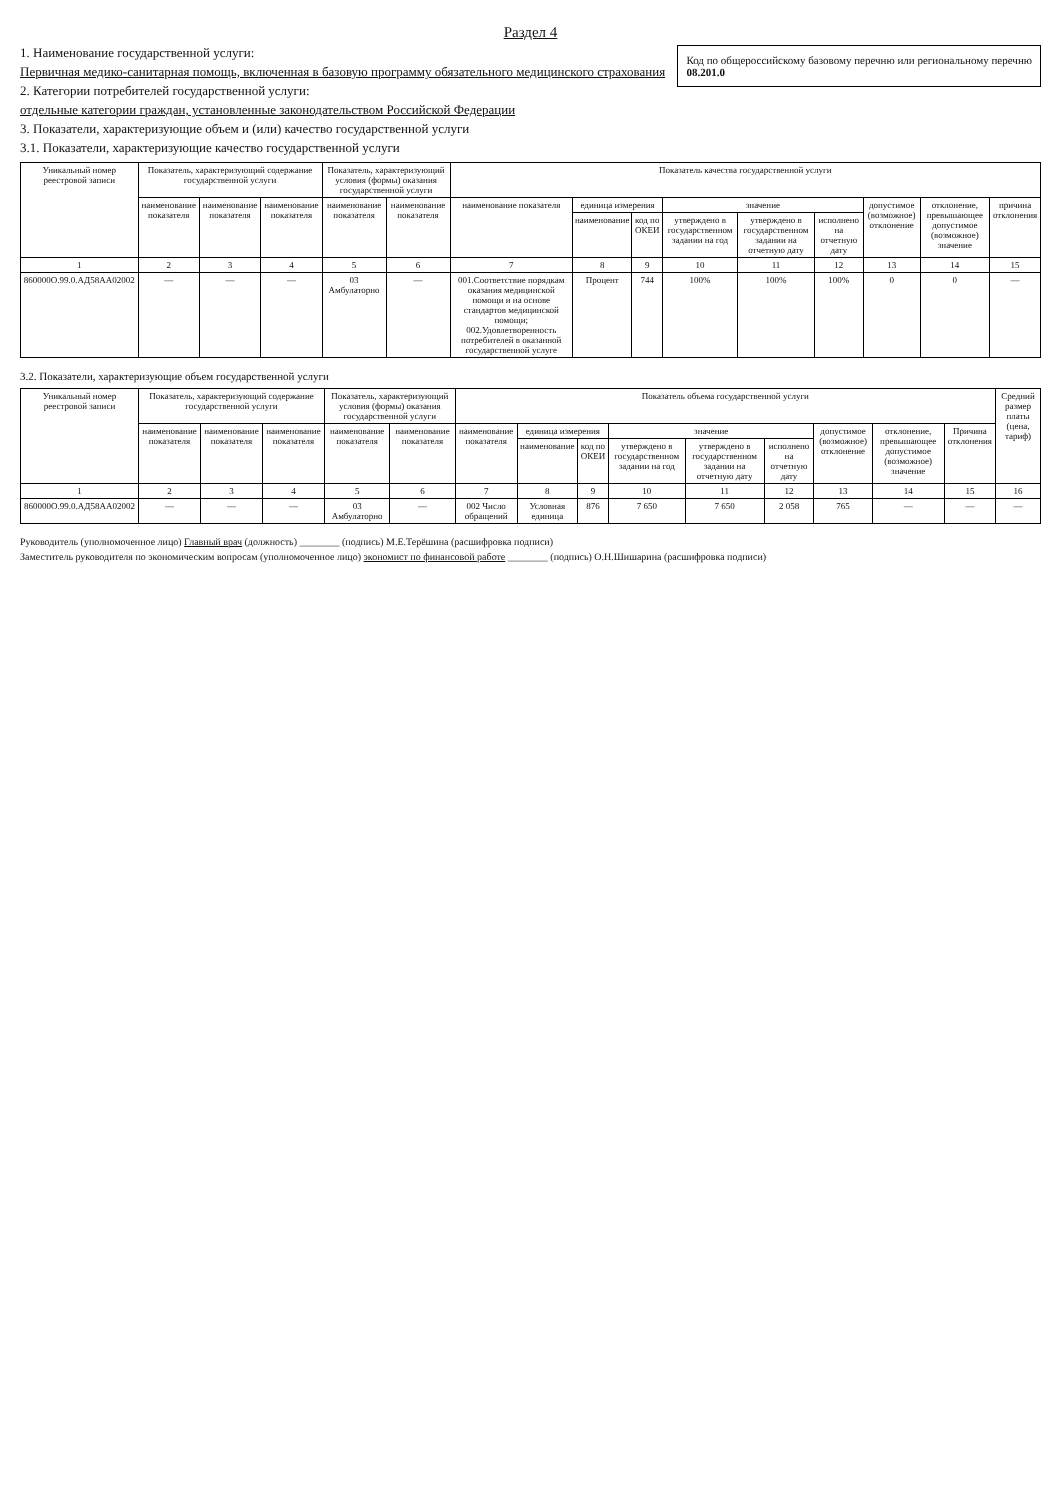Раздел 4
Код по общероссийскому базовому перечню или региональному перечню
08.201.0
1. Наименование государственной услуги:
Первичная медико-санитарная помощь, включенная в базовую программу обязательного медицинского страхования
2. Категории потребителей государственной услуги:
отдельные категории граждан, установленные законодательством Российской Федерации
3. Показатели, характеризующие объем и (или) качество государственной услуги
3.1. Показатели, характеризующие качество государственной услуги
| Уникальный номер реестровой записи | Показатель, характеризующий содержание государственной услуги | | | Показатель, характеризующий условия (формы) оказания государственной услуги | | Показатель качества государственной услуги | | | | | | | | |
| --- | --- | --- | --- | --- | --- | --- | --- | --- | --- | --- | --- | --- | --- | --- |
| | наименование показателя | наименование показателя | наименование показателя | наименование показателя | наименование показателя | наименование показателя | единица измерения | | значение | | | допустимое (возможное) отклонение | отклонение, превышающее допустимое (возможное) значение | причина отклонения |
| | | | | | | | наименование | код по ОКЕИ | утверждено в государственном задании на год | утверждено в государственном задании на отчетную дату | исполнено на отчетную дату | | | |
| 1 | 2 | 3 | 4 | 5 | 6 | 7 | 8 | 9 | 10 | 11 | 12 | 13 | 14 | 15 |
| 860000О.99.0.АД58АА02002 | — | — | — | 03 Амбулаторно | — | 001.Соответствие порядкам оказания медицинской помощи и на основе стандартов медицинской помощи; 002.Удовлетворенность потребителей в оказанной государственной услуге | Процент | 744 | 100% | 100% | 100% | 0 | 0 | — |
3.2. Показатели, характеризующие объем государственной услуги
| Уникальный номер реестровой записи | Показатель, характеризующий содержание государственной услуги | | | Показатель, характеризующий условия (формы) оказания государственной услуги | | Показатель объема государственной услуги | | | | | | | | | Средний размер платы (цена, тариф) |
| --- | --- | --- | --- | --- | --- | --- | --- | --- | --- | --- | --- | --- | --- | --- | --- |
| | наименование показателя | наименование показателя | наименование показателя | наименование показателя | наименование показателя | наименование показателя | единица измерения | | значение | | | допустимое (возможное) отклонение | отклонение, превышающее допустимое (возможное) значение | Причина отклонения | |
| | | | | | | | наименование | код по ОКЕИ | утверждено в государственном задании на год | утверждено в государственном задании на отчетную дату | исполнено на отчетную дату | | | | |
| 1 | 2 | 3 | 4 | 5 | 6 | 7 | 8 | 9 | 10 | 11 | 12 | 13 | 14 | 15 | 16 |
| 860000О.99.0.АД58АА02002 | — | — | — | 03 Амбулаторно | — | 002 Число обращений | Условная единица | 876 | 7 650 | 7 650 | 2 058 | 765 | — | — | — |
Руководитель (уполномоченное лицо) Главный врач (должность) ________ (подпись) М.Е.Терёшина (расшифровка подписи)
Заместитель руководителя по экономическим вопросам (уполномоченное лицо) экономист по финансовой работе ________ (подпись) О.Н.Шишарина (расшифровка подписи)